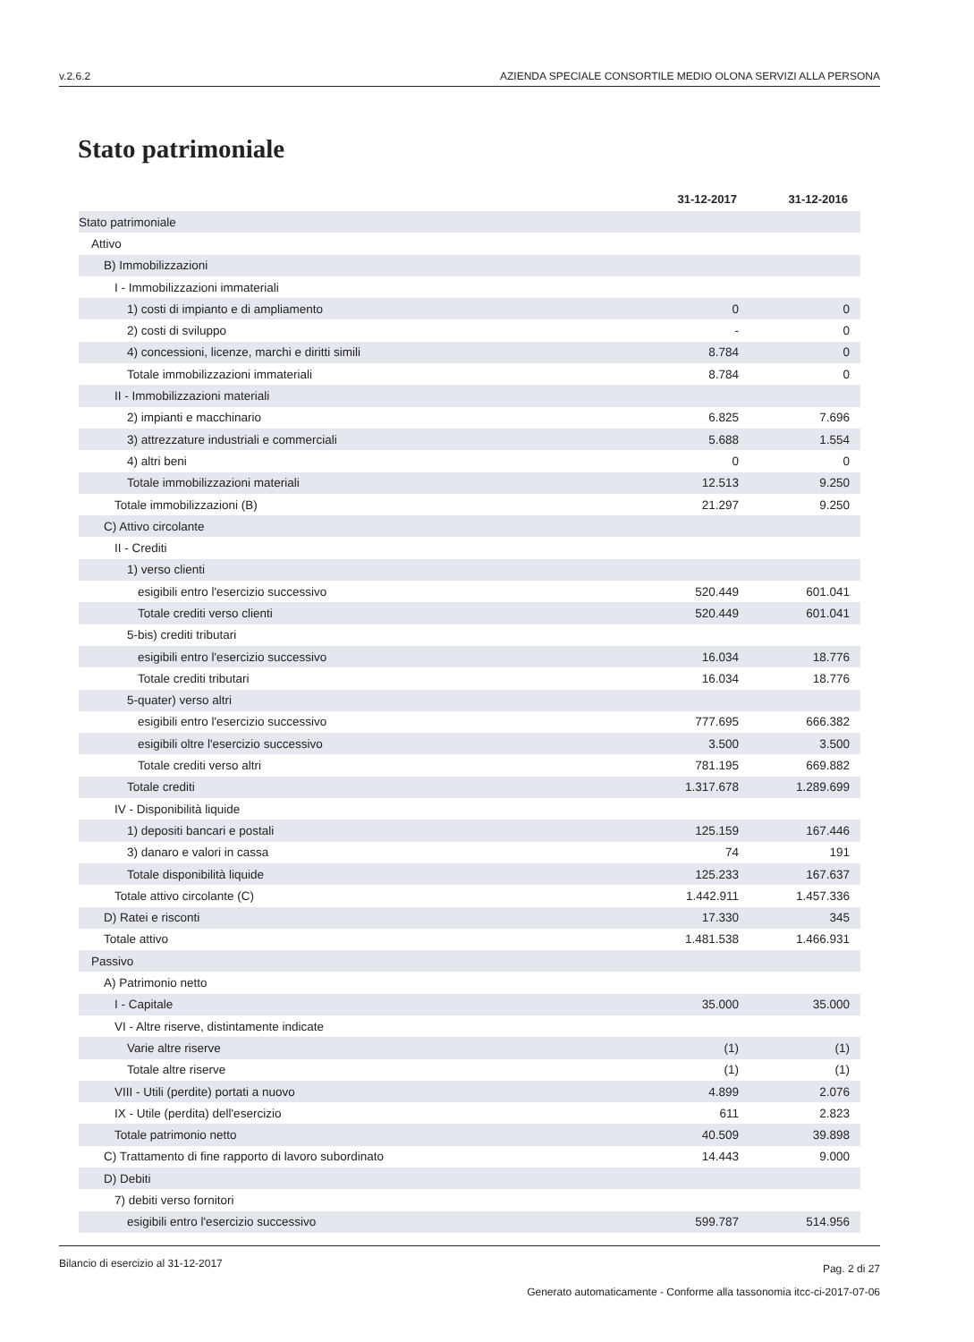v.2.6.2 AZIENDA SPECIALE CONSORTILE MEDIO OLONA SERVIZI ALLA PERSONA
Stato patrimoniale
| | 31-12-2017 | 31-12-2016 |
| --- | --- | --- |
| Stato patrimoniale | | |
| Attivo | | |
| B) Immobilizzazioni | | |
| I - Immobilizzazioni immateriali | | |
| 1) costi di impianto e di ampliamento | 0 | 0 |
| 2) costi di sviluppo | - | 0 |
| 4) concessioni, licenze, marchi e diritti simili | 8.784 | 0 |
| Totale immobilizzazioni immateriali | 8.784 | 0 |
| II - Immobilizzazioni materiali | | |
| 2) impianti e macchinario | 6.825 | 7.696 |
| 3) attrezzature industriali e commerciali | 5.688 | 1.554 |
| 4) altri beni | 0 | 0 |
| Totale immobilizzazioni materiali | 12.513 | 9.250 |
| Totale immobilizzazioni (B) | 21.297 | 9.250 |
| C) Attivo circolante | | |
| II - Crediti | | |
| 1) verso clienti | | |
| esigibili entro l'esercizio successivo | 520.449 | 601.041 |
| Totale crediti verso clienti | 520.449 | 601.041 |
| 5-bis) crediti tributari | | |
| esigibili entro l'esercizio successivo | 16.034 | 18.776 |
| Totale crediti tributari | 16.034 | 18.776 |
| 5-quater) verso altri | | |
| esigibili entro l'esercizio successivo | 777.695 | 666.382 |
| esigibili oltre l'esercizio successivo | 3.500 | 3.500 |
| Totale crediti verso altri | 781.195 | 669.882 |
| Totale crediti | 1.317.678 | 1.289.699 |
| IV - Disponibilità liquide | | |
| 1) depositi bancari e postali | 125.159 | 167.446 |
| 3) danaro e valori in cassa | 74 | 191 |
| Totale disponibilità liquide | 125.233 | 167.637 |
| Totale attivo circolante (C) | 1.442.911 | 1.457.336 |
| D) Ratei e risconti | 17.330 | 345 |
| Totale attivo | 1.481.538 | 1.466.931 |
| Passivo | | |
| A) Patrimonio netto | | |
| I - Capitale | 35.000 | 35.000 |
| VI - Altre riserve, distintamente indicate | | |
| Varie altre riserve | (1) | (1) |
| Totale altre riserve | (1) | (1) |
| VIII - Utili (perdite) portati a nuovo | 4.899 | 2.076 |
| IX - Utile (perdita) dell'esercizio | 611 | 2.823 |
| Totale patrimonio netto | 40.509 | 39.898 |
| C) Trattamento di fine rapporto di lavoro subordinato | 14.443 | 9.000 |
| D) Debiti | | |
| 7) debiti verso fornitori | | |
| esigibili entro l'esercizio successivo | 599.787 | 514.956 |
Pag. 2 di 27
Generato automaticamente - Conforme alla tassonomia itcc-ci-2017-07-06
Bilancio di esercizio al 31-12-2017